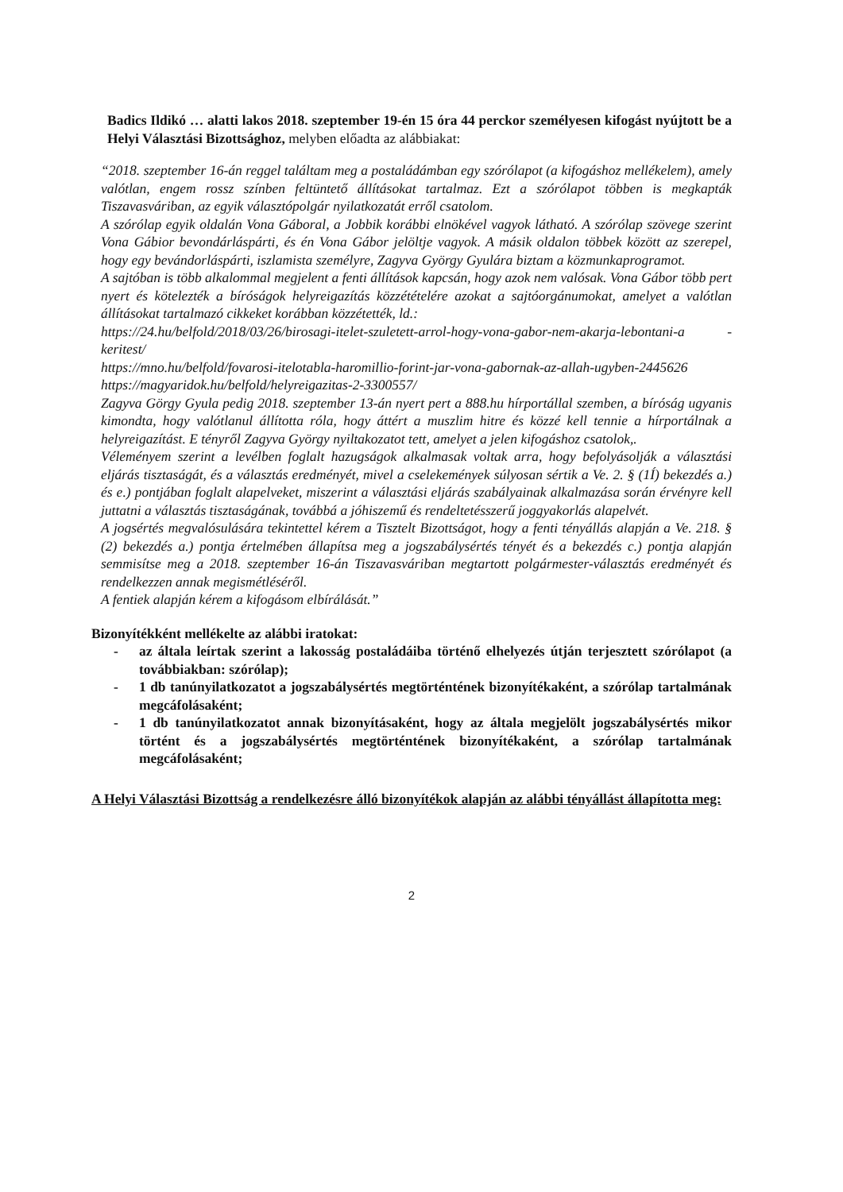Badics Ildikó … alatti lakos 2018. szeptember 19-én 15 óra 44 perckor személyesen kifogást nyújtott be a Helyi Választási Bizottsághoz, melyben előadta az alábbiakat:
“2018. szeptember 16-án reggel találtam meg a postaládámban egy szórólapot (a kifogáshoz mellékelem), amely valótlan, engem rossz színben feltüntető állításokat tartalmaz. Ezt a szórólapot többen is megkapták Tiszavasváriban, az egyik választópolgár nyilatkozatát erről csatolom.
A szórólap egyik oldalán Vona Gáboral, a Jobbik korábbi elnökével vagyok látható. A szórólap szövege szerint Vona Gábior bevondárláspárti, és én Vona Gábor jelöltje vagyok. A másik oldalon többek között az szerepel, hogy egy bevándorláspárti, iszlamista személyre, Zagyva György Gyulára biztam a közmunkaprogramot.
A sajtóban is több alkalommal megjelent a fenti állítások kapcsán, hogy azok nem valósak. Vona Gábor több pert nyert és kötelezték a bíróságok helyreigazítás közzétételére azokat a sajtóorgánumokat, amelyet a valótlan állításokat tartalmazó cikkeket korábban közzétették, ld.:
https://24.hu/belfold/2018/03/26/birosagi-itelet-szuletett-arrol-hogy-vona-gabor-nem-akarja-lebontani-a -keritest/
https://mno.hu/belfold/fovarosi-itelotabla-haromillio-forint-jar-vona-gabornak-az-allah-ugyben-2445626
https://magyaridok.hu/belfold/helyreigazitas-2-3300557/
Zagyva Görgy Gyula pedig 2018. szeptember 13-án nyert pert a 888.hu hírportállal szemben, a bíróság ugyanis kimondta, hogy valótlanul állította róla, hogy áttért a muszlim hitre és közzé kell tennie a hírportálnak a helyreigazítást. E tényről Zagyva György nyiltakozatot tett, amelyet a jelen kifogáshoz csatolok,.
Véleményem szerint a levélben foglalt hazugságok alkalmasak voltak arra, hogy befolyásolják a választási eljárás tisztaságát, és a választás eredményét, mivel a cselekemények súlyosan sértik a Ve. 2. § (1Í) bekezdés a.) és e.) pontjában foglalt alapelveket, miszerint a választási eljárás szabályainak alkalmazása során érvényre kell juttatni a választás tisztaságának, továbbá a jóhiszemű és rendeltetésszerű joggyakorlás alapelvét.
A jogsértés megvalósulására tekintettel kérem a Tisztelt Bizottságot, hogy a fenti tényállás alapján a Ve. 218. § (2) bekezdés a.) pontja értelmében állapítsa meg a jogszabálysértés tényét és a bekezdés c.) pontja alapján semmisítse meg a 2018. szeptember 16-án Tiszavasváriban megtartott polgármester-választás eredményét és rendelkezzen annak megismétléséről.
A fentiek alapján kérem a kifogásom elbírálását.”
Bizonyítékként mellékelte az alábbi iratokat:
- az általa leírtak szerint a lakosság postaládáiba történő elhelyezés útján terjesztett szórólapot (a továbbiakban: szórólap);
- 1 db tanúnyilatkozatot a jogszabálysértés megtörténtének bizonyítékaként, a szórólap tartalmának megcáfolásaként;
- 1 db tanúnyilatkozatot annak bizonyításaként, hogy az általa megjelölt jogszabálysértés mikor történt és a jogszabálysértés megtörténtének bizonyítékaként, a szórólap tartalmának megcáfolásaként;
A Helyi Választási Bizottság a rendelkezésre álló bizonyítékok alapján az alábbi tényállást állapította meg:
2